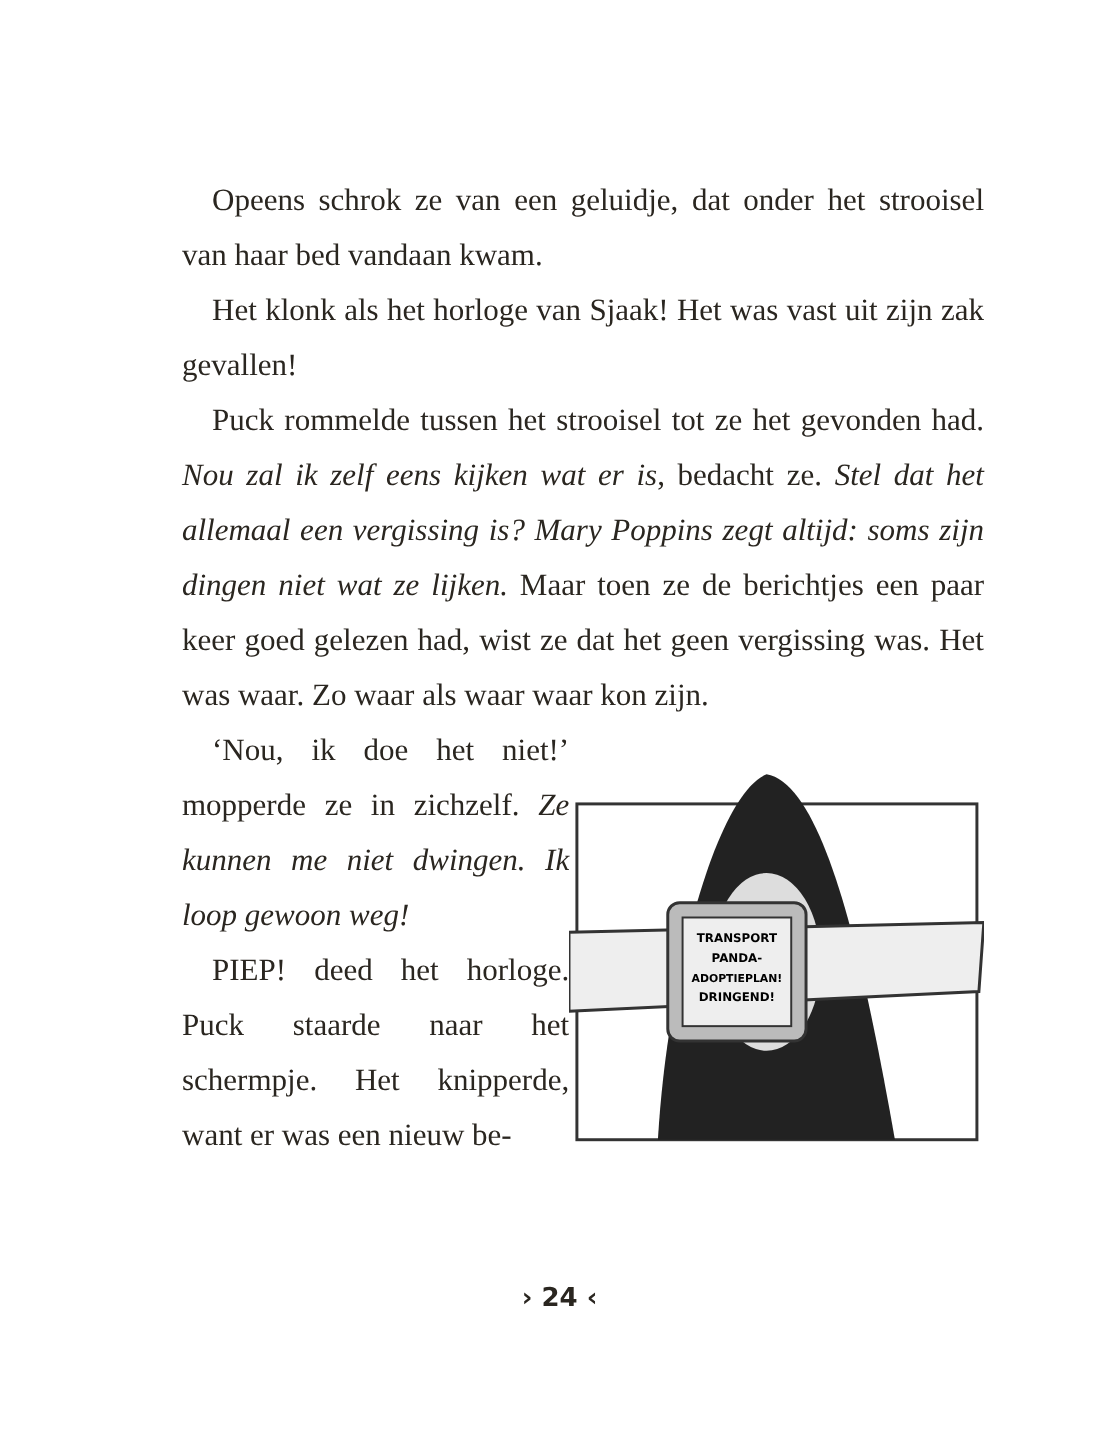Opeens schrok ze van een geluidje, dat onder het strooisel van haar bed vandaan kwam.
Het klonk als het horloge van Sjaak! Het was vast uit zijn zak gevallen!
Puck rommelde tussen het strooisel tot ze het gevonden had. Nou zal ik zelf eens kijken wat er is, bedacht ze. Stel dat het allemaal een vergissing is? Mary Poppins zegt altijd: soms zijn dingen niet wat ze lijken. Maar toen ze de berichtjes een paar keer goed gelezen had, wist ze dat het geen vergissing was. Het was waar. Zo waar als waar waar kon zijn.
‘Nou, ik doe het niet!’ mopperde ze in zichzelf. Ze kunnen me niet dwingen. Ik loop gewoon weg!
PIEP! deed het horloge. Puck staarde naar het schermpje. Het knipperde, want er was een nieuw be-
TRANSPORT
PANDA-
ADOPTIEPLAN!
DRINGEND!
› 24 ‹